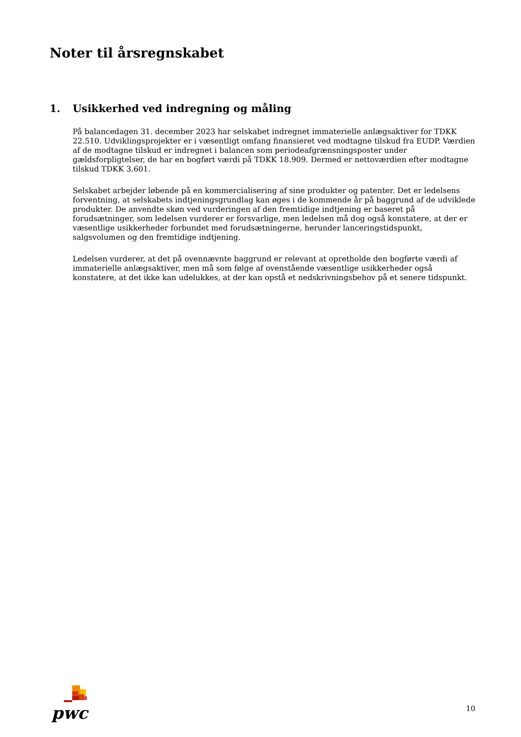Noter til årsregnskabet
1. Usikkerhed ved indregning og måling
På balancedagen 31. december 2023 har selskabet indregnet immaterielle anlægsaktiver for TDKK 22.510. Udviklingsprojekter er i væsentligt omfang finansieret ved modtagne tilskud fra EUDP. Værdien af de modtagne tilskud er indregnet i balancen som periodeafgrænsningsposter under gældsforpligtelser, de har en bogført værdi på TDKK 18.909. Dermed er nettoværdien efter modtagne tilskud TDKK 3.601.
Selskabet arbejder løbende på en kommercialisering af sine produkter og patenter. Det er ledelsens forventning, at selskabets indtjeningsgrundlag kan øges i de kommende år på baggrund af de udviklede produkter. De anvendte skøn ved vurderingen af den fremtidige indtjening er baseret på forudsætninger, som ledelsen vurderer er forsvarlige, men ledelsen må dog også konstatere, at der er væsentlige usikkerheder forbundet med forudsætningerne, herunder lanceringstidspunkt, salgsvolumen og den fremtidige indtjening.
Ledelsen vurderer, at det på ovennævnte baggrund er relevant at opretholde den bogførte værdi af immaterielle anlægsaktiver, men må som følge af ovenstående væsentlige usikkerheder også konstatere, at det ikke kan udelukkes, at der kan opstå et nedskrivningsbehov på et senere tidspunkt.
pwc
10